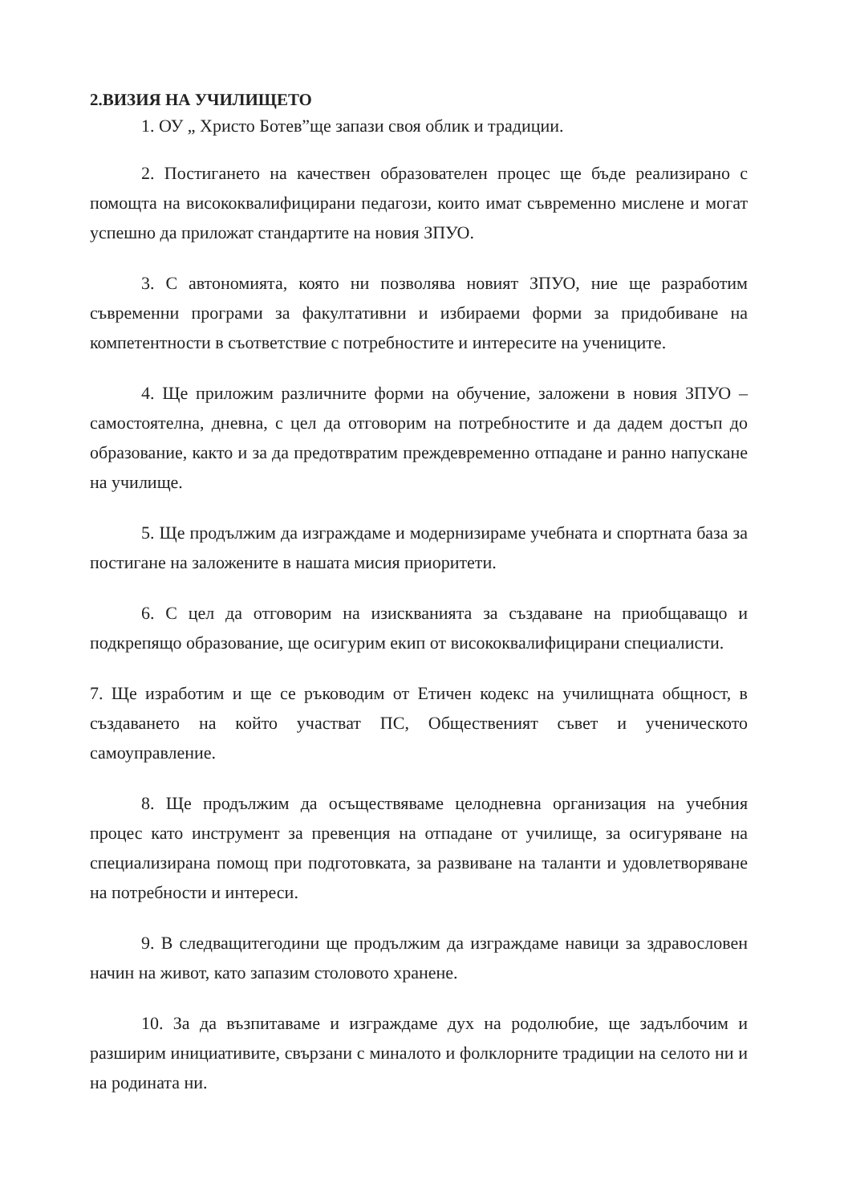2.ВИЗИЯ НА УЧИЛИЩЕТО
1. ОУ „ Христо Ботев”ще запази своя облик и традиции.
2. Постигането на качествен образователен процес ще бъде реализирано с помощта на висококвалифицирани педагози, които имат съвременно мислене и могат успешно да приложат стандартите на новия ЗПУО.
3. С автономията, която ни позволява новият ЗПУО, ние ще разработим съвременни програми за факултативни и избираеми форми за придобиване на компетентности в съответствие с потребностите и интересите на учениците.
4. Ще приложим различните форми на обучение, заложени в новия ЗПУО – самостоятелна, дневна, с цел да отговорим на потребностите и да дадем достъп до образование, както и за да предотвратим преждевременно отпадане и ранно напускане на училище.
5. Ще продължим да изграждаме и модернизираме учебната и спортната база за постигане на заложените в нашата мисия приоритети.
6. С цел да отговорим на изискванията за създаване на приобщаващо и подкрепящо образование, ще осигурим екип от висококвалифицирани специалисти.
7. Ще изработим и ще се ръководим от Етичен кодекс на училищната общност, в създаването на който участват ПС, Общественият съвет и ученическото самоуправление.
8. Ще продължим да осъществяваме целодневна организация на учебния процес като инструмент за превенция на отпадане от училище, за осигуряване на специализирана помощ при подготовката, за развиване на таланти и удовлетворяване на потребности и интереси.
9. В следващитегодини ще продължим да изграждаме навици за здравословен начин на живот, като запазим столовото хранене.
10. За да възпитаваме и изграждаме дух на родолюбие, ще задълбочим и разширим инициативите, свързани с миналото и фолклорните традиции на селото ни и на родината ни.